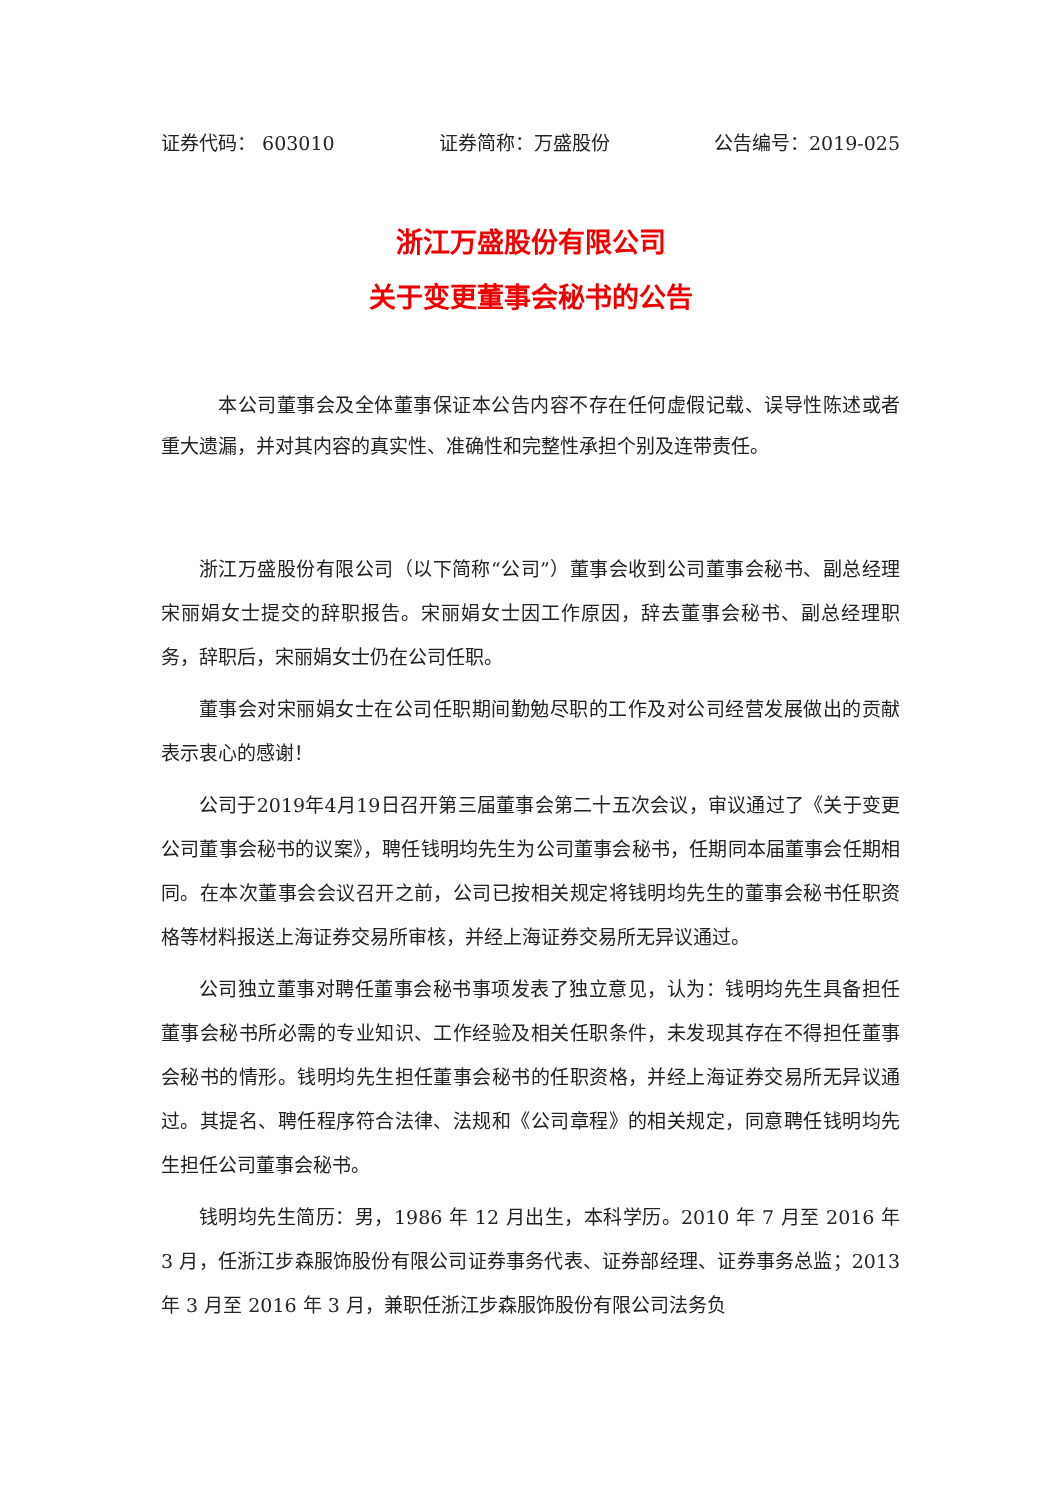证券代码： 603010 证券简称：万盛股份 公告编号：2019-025
浙江万盛股份有限公司
关于变更董事会秘书的公告
本公司董事会及全体董事保证本公告内容不存在任何虚假记载、误导性陈述或者重大遗漏，并对其内容的真实性、准确性和完整性承担个别及连带责任。
浙江万盛股份有限公司（以下简称“公司”）董事会收到公司董事会秘书、副总经理宋丽娟女士提交的辞职报告。宋丽娟女士因工作原因，辞去董事会秘书、副总经理职务，辞职后，宋丽娟女士仍在公司任职。
董事会对宋丽娟女士在公司任职期间勤勉尽职的工作及对公司经营发展做出的贡献表示衷心的感谢！
公司于2019年4月19日召开第三届董事会第二十五次会议，审议通过了《关于变更公司董事会秘书的议案》，聘任钱明均先生为公司董事会秘书，任期同本届董事会任期相同。在本次董事会会议召开之前，公司已按相关规定将钱明均先生的董事会秘书任职资格等材料报送上海证券交易所审核，并经上海证券交易所无异议通过。
公司独立董事对聘任董事会秘书事项发表了独立意见，认为：钱明均先生具备担任董事会秘书所必需的专业知识、工作经验及相关任职条件，未发现其存在不得担任董事会秘书的情形。钱明均先生担任董事会秘书的任职资格，并经上海证券交易所无异议通过。其提名、聘任程序符合法律、法规和《公司章程》的相关规定，同意聘任钱明均先生担任公司董事会秘书。
钱明均先生简历：男，1986 年 12 月出生，本科学历。2010 年 7 月至 2016 年 3 月，任浙江步森服饰股份有限公司证券事务代表、证券部经理、证券事务总监；2013 年 3 月至 2016 年 3 月，兼职任浙江步森服饰股份有限公司法务负